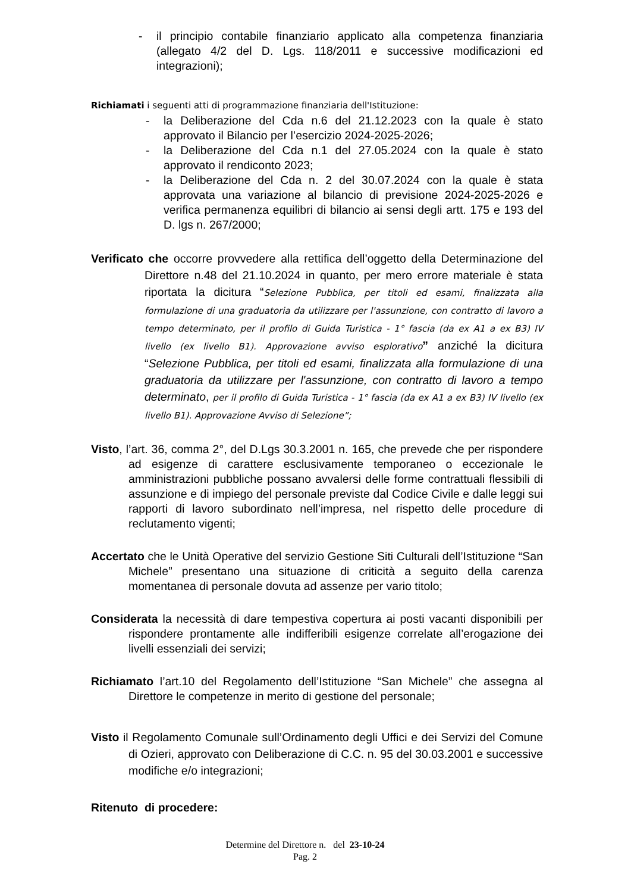- il principio contabile finanziario applicato alla competenza finanziaria (allegato 4/2 del D. Lgs. 118/2011 e successive modificazioni ed integrazioni);
Richiamati i seguenti atti di programmazione finanziaria dell'Istituzione:
- la Deliberazione del Cda n.6 del 21.12.2023 con la quale è stato approvato il Bilancio per l’esercizio 2024-2025-2026;
- la Deliberazione del Cda n.1 del 27.05.2024 con la quale è stato approvato il rendiconto 2023;
- la Deliberazione del Cda n. 2 del 30.07.2024 con la quale è stata approvata una variazione al bilancio di previsione 2024-2025-2026 e verifica permanenza equilibri di bilancio ai sensi degli artt. 175 e 193 del D. lgs n. 267/2000;
Verificato che occorre provvedere alla rettifica dell’oggetto della Determinazione del Direttore n.48 del 21.10.2024 in quanto, per mero errore materiale è stata riportata la dicitura “Selezione Pubblica, per titoli ed esami, finalizzata alla formulazione di una graduatoria da utilizzare per l'assunzione, con contratto di lavoro a tempo determinato, per il profilo di Guida Turistica - 1° fascia (da ex A1 a ex B3) IV livello (ex livello B1). Approvazione avviso esplorativo” anziché la dicitura “Selezione Pubblica, per titoli ed esami, finalizzata alla formulazione di una graduatoria da utilizzare per l'assunzione, con contratto di lavoro a tempo determinato, per il profilo di Guida Turistica - 1° fascia (da ex A1 a ex B3) IV livello (ex livello B1). Approvazione Avviso di Selezione”;
Visto, l’art. 36, comma 2°, del D.Lgs 30.3.2001 n. 165, che prevede che per rispondere ad esigenze di carattere esclusivamente temporaneo o eccezionale le amministrazioni pubbliche possano avvalersi delle forme contrattuali flessibili di assunzione e di impiego del personale previste dal Codice Civile e dalle leggi sui rapporti di lavoro subordinato nell’impresa, nel rispetto delle procedure di reclutamento vigenti;
Accertato che le Unità Operative del servizio Gestione Siti Culturali dell’Istituzione “San Michele” presentano una situazione di criticità a seguito della carenza momentanea di personale dovuta ad assenze per vario titolo;
Considerata la necessità di dare tempestiva copertura ai posti vacanti disponibili per rispondere prontamente alle indifferibili esigenze correlate all’erogazione dei livelli essenziali dei servizi;
Richiamato l’art.10 del Regolamento dell’Istituzione “San Michele” che assegna al Direttore le competenze in merito di gestione del personale;
Visto il Regolamento Comunale sull’Ordinamento degli Uffici e dei Servizi del Comune di Ozieri, approvato con Deliberazione di C.C. n. 95 del 30.03.2001 e successive modifiche e/o integrazioni;
Ritenuto di procedere:
Determine del Direttore n. del 23-10-24
Pag. 2